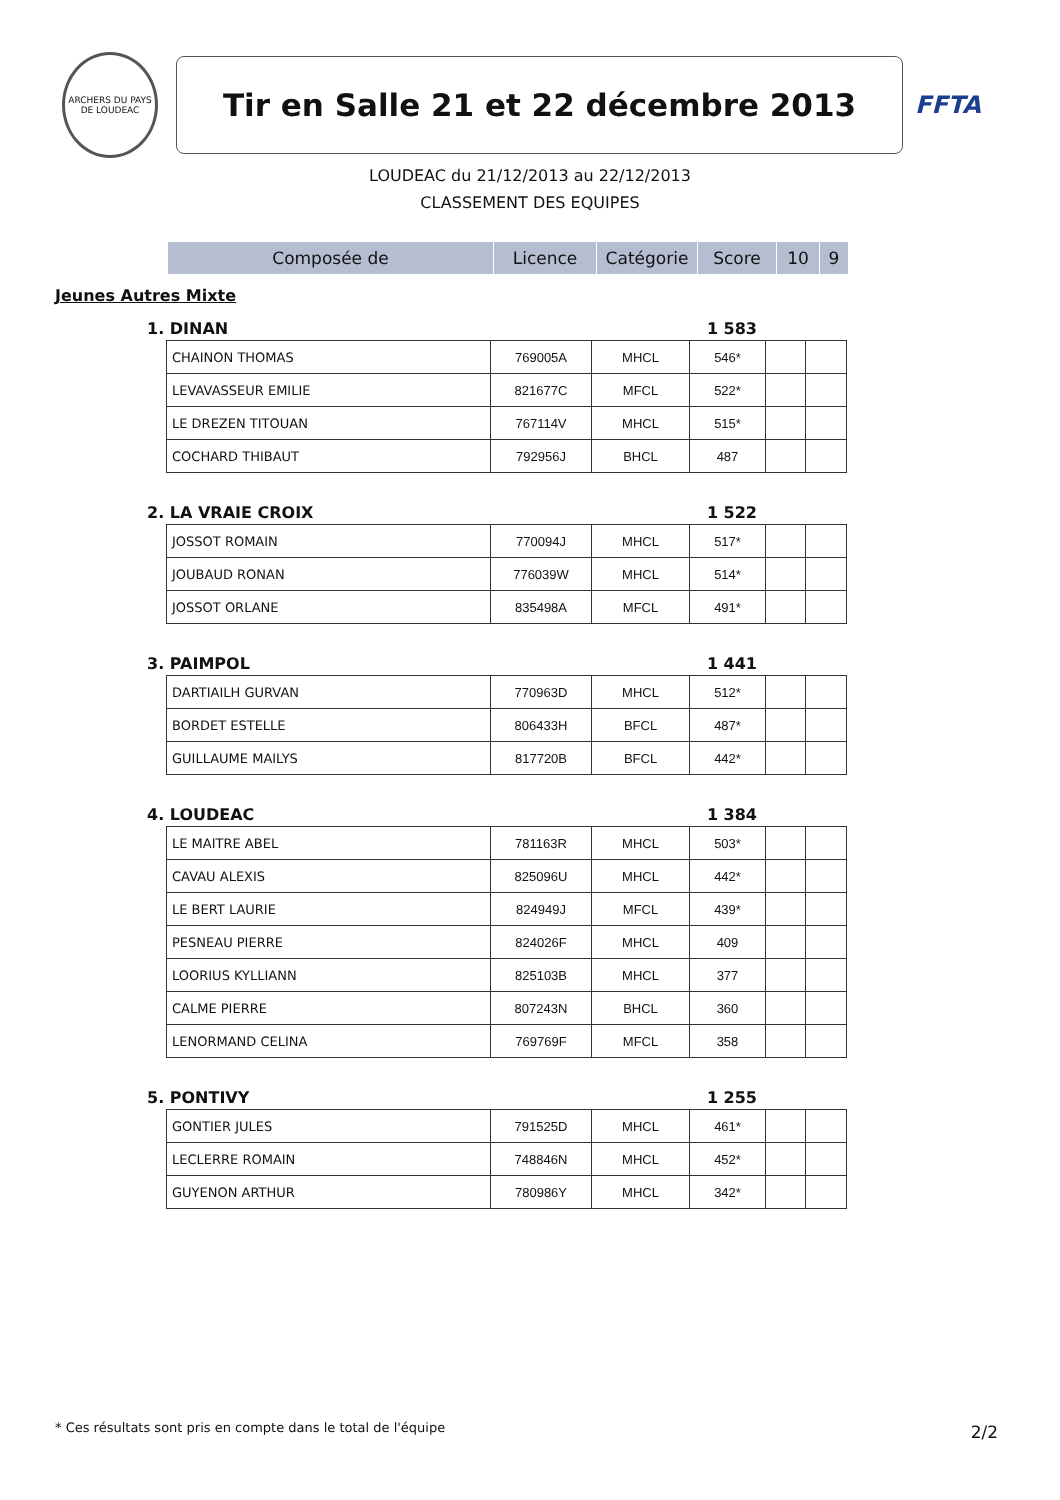ARCHERS DU PAYS DE LOUDEAC
Tir en Salle 21 et 22 décembre 2013
FFTA
LOUDEAC du 21/12/2013 au 22/12/2013
CLASSEMENT DES EQUIPES
| Composée de | Licence | Catégorie | Score | 10 | 9 |
| --- | --- | --- | --- | --- | --- |
Jeunes Autres Mixte
1. DINAN 1 583
| CHAINON THOMAS | 769005A | MHCL | 546* | | |
| LEVAVASSEUR EMILIE | 821677C | MFCL | 522* | | |
| LE DREZEN TITOUAN | 767114V | MHCL | 515* | | |
| COCHARD THIBAUT | 792956J | BHCL | 487 | | |
2. LA VRAIE CROIX 1 522
| JOSSOT ROMAIN | 770094J | MHCL | 517* | | |
| JOUBAUD RONAN | 776039W | MHCL | 514* | | |
| JOSSOT ORLANE | 835498A | MFCL | 491* | | |
3. PAIMPOL 1 441
| DARTIAILH GURVAN | 770963D | MHCL | 512* | | |
| BORDET ESTELLE | 806433H | BFCL | 487* | | |
| GUILLAUME MAILYS | 817720B | BFCL | 442* | | |
4. LOUDEAC 1 384
| LE MAITRE ABEL | 781163R | MHCL | 503* | | |
| CAVAU ALEXIS | 825096U | MHCL | 442* | | |
| LE BERT LAURIE | 824949J | MFCL | 439* | | |
| PESNEAU PIERRE | 824026F | MHCL | 409 | | |
| LOORIUS KYLLIANN | 825103B | MHCL | 377 | | |
| CALME PIERRE | 807243N | BHCL | 360 | | |
| LENORMAND CELINA | 769769F | MFCL | 358 | | |
5. PONTIVY 1 255
| GONTIER JULES | 791525D | MHCL | 461* | | |
| LECLERRE ROMAIN | 748846N | MHCL | 452* | | |
| GUYENON ARTHUR | 780986Y | MHCL | 342* | | |
* Ces résultats sont pris en compte dans le total de l'équipe
2/2